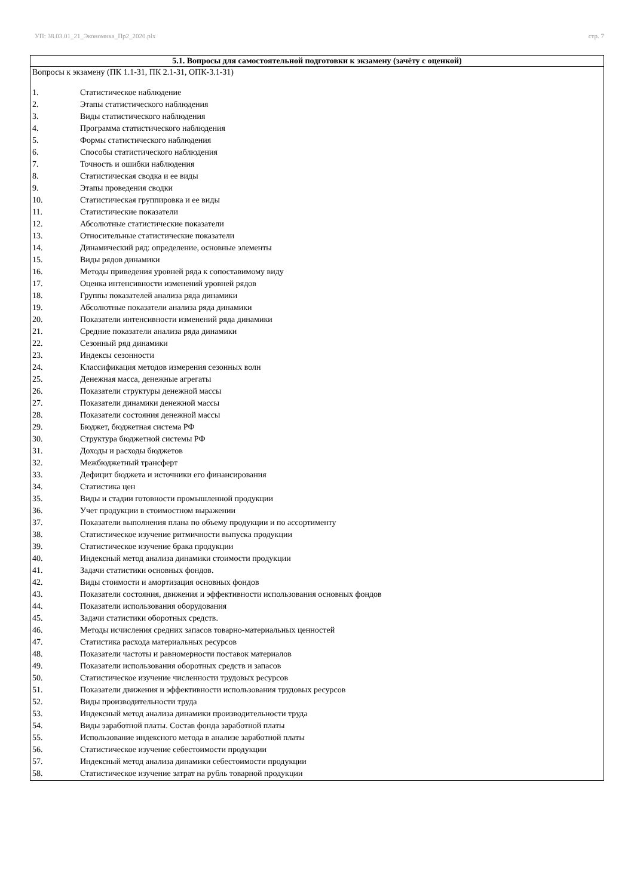УП: 38.03.01_21_Экономика_Пр2_2020.plx стр. 7
| 5.1. Вопросы для самостоятельной подготовки к экзамену (зачёту с оценкой) |
| --- |
| Вопросы к экзамену (ПК 1.1-З1, ПК 2.1-З1, ОПК-3.1-З1) 1. Статистическое наблюдение 2. Этапы статистического наблюдения 3. Виды статистического наблюдения 4. Программа статистического наблюдения 5. Формы статистического наблюдения 6. Способы статистического наблюдения 7. Точность и ошибки наблюдения 8. Статистическая сводка и ее виды 9. Этапы проведения сводки 10. Статистическая группировка и ее виды 11. Статистические показатели 12. Абсолютные статистические показатели 13. Относительные статистические показатели 14. Динамический ряд: определение, основные элементы 15. Виды рядов динамики 16. Методы приведения уровней ряда к сопоставимому виду 17. Оценка интенсивности изменений уровней рядов 18. Группы показателей анализа ряда динамики 19. Абсолютные показатели анализа ряда динамики 20. Показатели интенсивности изменений ряда динамики 21. Средние показатели анализа ряда динамики 22. Сезонный ряд динамики 23. Индексы сезонности 24. Классификация методов измерения сезонных волн 25. Денежная масса, денежные агрегаты 26. Показатели структуры денежной массы 27. Показатели динамики денежной массы 28. Показатели состояния денежной массы 29. Бюджет, бюджетная система РФ 30. Структура бюджетной системы РФ 31. Доходы и расходы бюджетов 32. Межбюджетный трансферт 33. Дефицит бюджета и источники его финансирования 34. Статистика цен 35. Виды и стадии готовности промышленной продукции 36. Учет продукции в стоимостном выражении 37. Показатели выполнения плана по объему продукции и по ассортименту 38. Статистическое изучение ритмичности выпуска продукции 39. Статистическое изучение брака продукции 40. Индексный метод анализа динамики стоимости продукции 41. Задачи статистики основных фондов. 42. Виды стоимости и амортизация основных фондов 43. Показатели состояния, движения и эффективности использования основных фондов 44. Показатели использования оборудования 45. Задачи статистики оборотных средств. 46. Методы исчисления средних запасов товарно-материальных ценностей 47. Статистика расхода материальных ресурсов 48. Показатели частоты и равномерности поставок материалов 49. Показатели использования оборотных средств и запасов 50. Статистическое изучение численности трудовых ресурсов 51. Показатели движения и эффективности использования трудовых ресурсов 52. Виды производительности труда 53. Индексный метод анализа динамики производительности труда 54. Виды заработной платы. Состав фонда заработной платы 55. Использование индексного метода в анализе заработной платы 56. Статистическое изучение себестоимости продукции 57. Индексный метод анализа динамики себестоимости продукции 58. Статистическое изучение затрат на рубль товарной продукции |